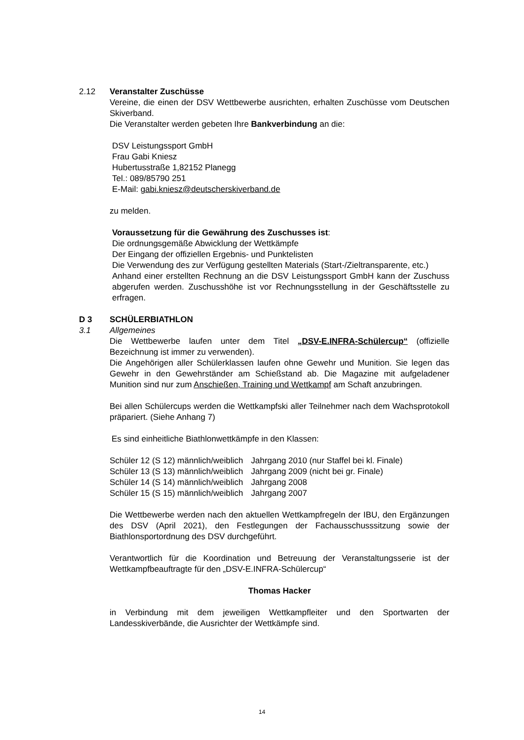2.12 Veranstalter Zuschüsse
Vereine, die einen der DSV Wettbewerbe ausrichten, erhalten Zuschüsse vom Deutschen Skiverband.
Die Veranstalter werden gebeten Ihre Bankverbindung an die:
DSV Leistungssport GmbH
Frau Gabi Kniesz
Hubertusstraße 1,82152 Planegg
Tel.: 089/85790 251
E-Mail: gabi.kniesz@deutscherskiverband.de
zu melden.
Voraussetzung für die Gewährung des Zuschusses ist:
Die ordnungsgemäße Abwicklung der Wettkämpfe
Der Eingang der offiziellen Ergebnis- und Punktelisten
Die Verwendung des zur Verfügung gestellten Materials (Start-/Zieltransparente, etc.)
Anhand einer erstellten Rechnung an die DSV Leistungssport GmbH kann der Zuschuss abgerufen werden. Zuschusshöhe ist vor Rechnungsstellung in der Geschäftsstelle zu erfragen.
D 3 SCHÜLERBIATHLON
3.1 Allgemeines
Die Wettbewerbe laufen unter dem Titel „DSV-E.INFRA-Schülercup“ (offizielle Bezeichnung ist immer zu verwenden).
Die Angehörigen aller Schülerklassen laufen ohne Gewehr und Munition. Sie legen das Gewehr in den Gewehrständer am Schießstand ab. Die Magazine mit aufgeladener Munition sind nur zum Anschießen, Training und Wettkampf am Schaft anzubringen.
Bei allen Schülercups werden die Wettkampfski aller Teilnehmer nach dem Wachsprotokoll präpariert. (Siehe Anhang 7)
Es sind einheitliche Biathlonwettkämpfe in den Klassen:
| Schüler 12 (S 12) männlich/weiblich | Jahrgang 2010 (nur Staffel bei kl. Finale) |
| Schüler 13 (S 13) männlich/weiblich | Jahrgang 2009 (nicht bei gr. Finale) |
| Schüler 14 (S 14) männlich/weiblich | Jahrgang 2008 |
| Schüler 15 (S 15) männlich/weiblich | Jahrgang 2007 |
Die Wettbewerbe werden nach den aktuellen Wettkampfregeln der IBU, den Ergänzungen des DSV (April 2021), den Festlegungen der Fachausschusssitzung sowie der Biathlonsportordnung des DSV durchgeführt.
Verantwortlich für die Koordination und Betreuung der Veranstaltungsserie ist der Wettkampfbeauftragte für den „DSV-E.INFRA-Schülercup“
Thomas Hacker
in Verbindung mit dem jeweiligen Wettkampfleiter und den Sportwarten der Landesskiverbände, die Ausrichter der Wettkämpfe sind.
14